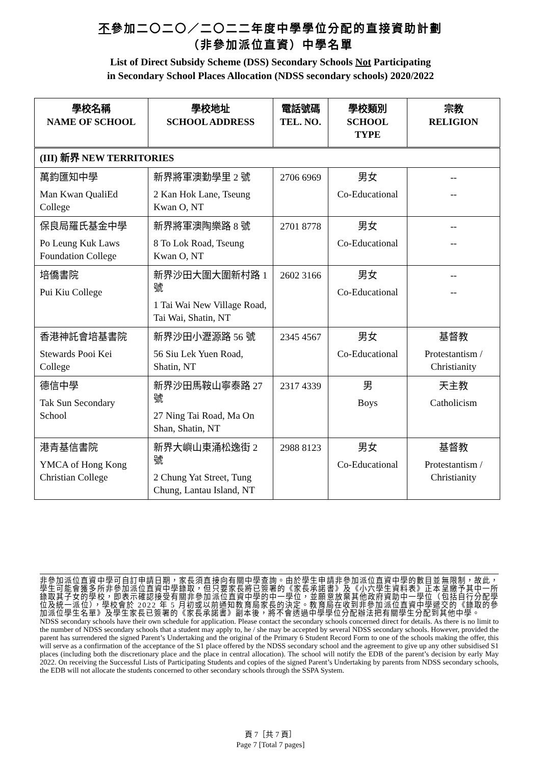不參加二〇二〇／二〇二二年度中學學位分配的直接資助計劃
（非參加派位直資）中學名單
List of Direct Subsidy Scheme (DSS) Secondary Schools Not Participating
in Secondary School Places Allocation (NDSS secondary schools) 2020/2022
| 學校名稱 NAME OF SCHOOL | 學校地址 SCHOOL ADDRESS | 電話號碼 TEL. NO. | 學校類別 SCHOOL TYPE | 宗教 RELIGION |
| --- | --- | --- | --- | --- |
| (III) 新界 NEW TERRITORIES | | | | |
| 萬鈞匯知中學 Man Kwan QualiEd College | 新界將軍澳勤學里 2 號 2 Kan Hok Lane, Tseung Kwan O, NT | 2706 6969 | 男女 Co-Educational | -- -- |
| 保良局羅氏基金中學 Po Leung Kuk Laws Foundation College | 新界將軍澳陶樂路 8 號 8 To Lok Road, Tseung Kwan O, NT | 2701 8778 | 男女 Co-Educational | -- -- |
| 培僑書院 Pui Kiu College | 新界沙田大圍大圍新村路 1 號 1 Tai Wai New Village Road, Tai Wai, Shatin, NT | 2602 3166 | 男女 Co-Educational | -- -- |
| 香港神託會培基書院 Stewards Pooi Kei College | 新界沙田小瀝源路 56 號 56 Siu Lek Yuen Road, Shatin, NT | 2345 4567 | 男女 Co-Educational | 基督教 Protestantism / Christianity |
| 德信中學 Tak Sun Secondary School | 新界沙田馬鞍山寧泰路 27 號 27 Ning Tai Road, Ma On Shan, Shatin, NT | 2317 4339 | 男 Boys | 天主教 Catholicism |
| 港青基信書院 YMCA of Hong Kong Christian College | 新界大嶼山東涌松逸街 2 號 2 Chung Yat Street, Tung Chung, Lantau Island, NT | 2988 8123 | 男女 Co-Educational | 基督教 Protestantism / Christianity |
非參加派位直資中學可自訂申請日期，家長須直接向有關中學查詢。由於學生申請非參加派位直資中學的數目並無限制，故此，學生可能會獲多所非參加派位直資中學錄取，但只要家長將已簽署的《家長承諾書》及《小六學生資料表》正本呈繳予其中一所錄取其子女的學校，即表示確認接受有關非參加派位直資中學的中一學位，並願意放棄其他政府資助中一學位（包括自行分配學位及統一派位），學校會於 2022 年 5 月初或以前通知教育局家長的決定。教育局在收到非參加派位直資中學遞交的《錄取的參加派位學生名單》及學生家長已簽署的《家長承諾書》副本後，將不會透過中學學位分配辦法把有關學生分配到其他中學。
NDSS secondary schools have their own schedule for application. Please contact the secondary schools concerned direct for details. As there is no limit to the number of NDSS secondary schools that a student may apply to, he / she may be accepted by several NDSS secondary schools. However, provided the parent has surrendered the signed Parent’s Undertaking and the original of the Primary 6 Student Record Form to one of the schools making the offer, this will serve as a confirmation of the acceptance of the S1 place offered by the NDSS secondary school and the agreement to give up any other subsidised S1 places (including both the discretionary place and the place in central allocation). The school will notify the EDB of the parent’s decision by early May 2022. On receiving the Successful Lists of Participating Students and copies of the signed Parent’s Undertaking by parents from NDSS secondary schools, the EDB will not allocate the students concerned to other secondary schools through the SSPA System.
頁 7［共 7 頁］
Page 7 [Total 7 pages]